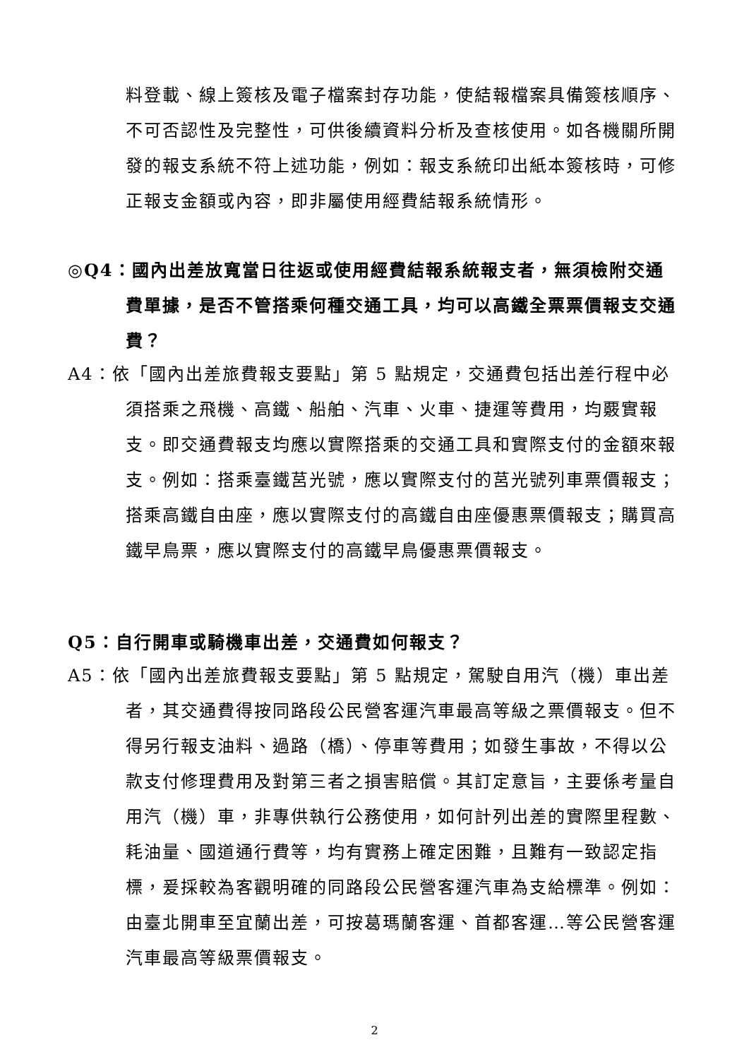料登載、線上簽核及電子檔案封存功能，使結報檔案具備簽核順序、不可否認性及完整性，可供後續資料分析及查核使用。如各機關所開發的報支系統不符上述功能，例如：報支系統印出紙本簽核時，可修正報支金額或內容，即非屬使用經費結報系統情形。
◎Q4：國內出差放寬當日往返或使用經費結報系統報支者，無須檢附交通費單據，是否不管搭乘何種交通工具，均可以高鐵全票票價報支交通費？
A4：依「國內出差旅費報支要點」第 5 點規定，交通費包括出差行程中必須搭乘之飛機、高鐵、船舶、汽車、火車、捷運等費用，均覈實報支。即交通費報支均應以實際搭乘的交通工具和實際支付的金額來報支。例如：搭乘臺鐵莒光號，應以實際支付的莒光號列車票價報支；搭乘高鐵自由座，應以實際支付的高鐵自由座優惠票價報支；購買高鐵早鳥票，應以實際支付的高鐵早鳥優惠票價報支。
Q5：自行開車或騎機車出差，交通費如何報支？
A5：依「國內出差旅費報支要點」第 5 點規定，駕駛自用汽（機）車出差者，其交通費得按同路段公民營客運汽車最高等級之票價報支。但不得另行報支油料、過路（橋）、停車等費用；如發生事故，不得以公款支付修理費用及對第三者之損害賠償。其訂定意旨，主要係考量自用汽（機）車，非專供執行公務使用，如何計列出差的實際里程數、耗油量、國道通行費等，均有實務上確定困難，且難有一致認定指標，爰採較為客觀明確的同路段公民營客運汽車為支給標準。例如：由臺北開車至宜蘭出差，可按葛瑪蘭客運、首都客運…等公民營客運汽車最高等級票價報支。
2